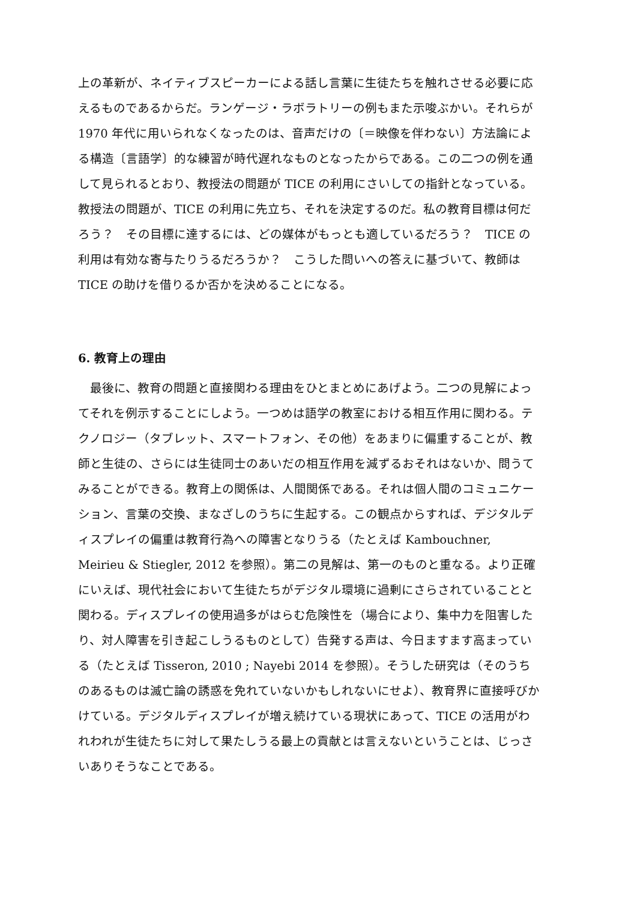上の革新が、ネイティブスピーカーによる話し言葉に生徒たちを触れさせる必要に応えるものであるからだ。ランゲージ・ラボラトリーの例もまた示唆ぶかい。それらが 1970 年代に用いられなくなったのは、音声だけの〔＝映像を伴わない〕方法論による構造〔言語学〕的な練習が時代遅れなものとなったからである。この二つの例を通して見られるとおり、教授法の問題が TICE の利用にさいしての指針となっている。教授法の問題が、TICE の利用に先立ち、それを決定するのだ。私の教育目標は何だろう？　その目標に達するには、どの媒体がもっとも適しているだろう？　TICE の利用は有効な寄与たりうるだろうか？　こうした問いへの答えに基づいて、教師は TICE の助けを借りるか否かを決めることになる。
6. 教育上の理由
　最後に、教育の問題と直接関わる理由をひとまとめにあげよう。二つの見解によってそれを例示することにしよう。一つめは語学の教室における相互作用に関わる。テクノロジー（タブレット、スマートフォン、その他）をあまりに偏重することが、教師と生徒の、さらには生徒同士のあいだの相互作用を減ずるおそれはないか、問うてみることができる。教育上の関係は、人間関係である。それは個人間のコミュニケーション、言葉の交換、まなざしのうちに生起する。この観点からすれば、デジタルディスプレイの偏重は教育行為への障害となりうる（たとえば Kambouchner, Meirieu & Stiegler, 2012 を参照）。第二の見解は、第一のものと重なる。より正確にいえば、現代社会において生徒たちがデジタル環境に過剰にさらされていることと関わる。ディスプレイの使用過多がはらむ危険性を（場合により、集中力を阻害したり、対人障害を引き起こしうるものとして）告発する声は、今日ますます高まっている（たとえば Tisseron, 2010 ; Nayebi 2014 を参照）。そうした研究は（そのうちのあるものは滅亡論の誘惑を免れていないかもしれないにせよ）、教育界に直接呼びかけている。デジタルディスプレイが増え続けている現状にあって、TICE の活用がわれわれが生徒たちに対して果たしうる最上の貢献とは言えないということは、じっさいありそうなことである。